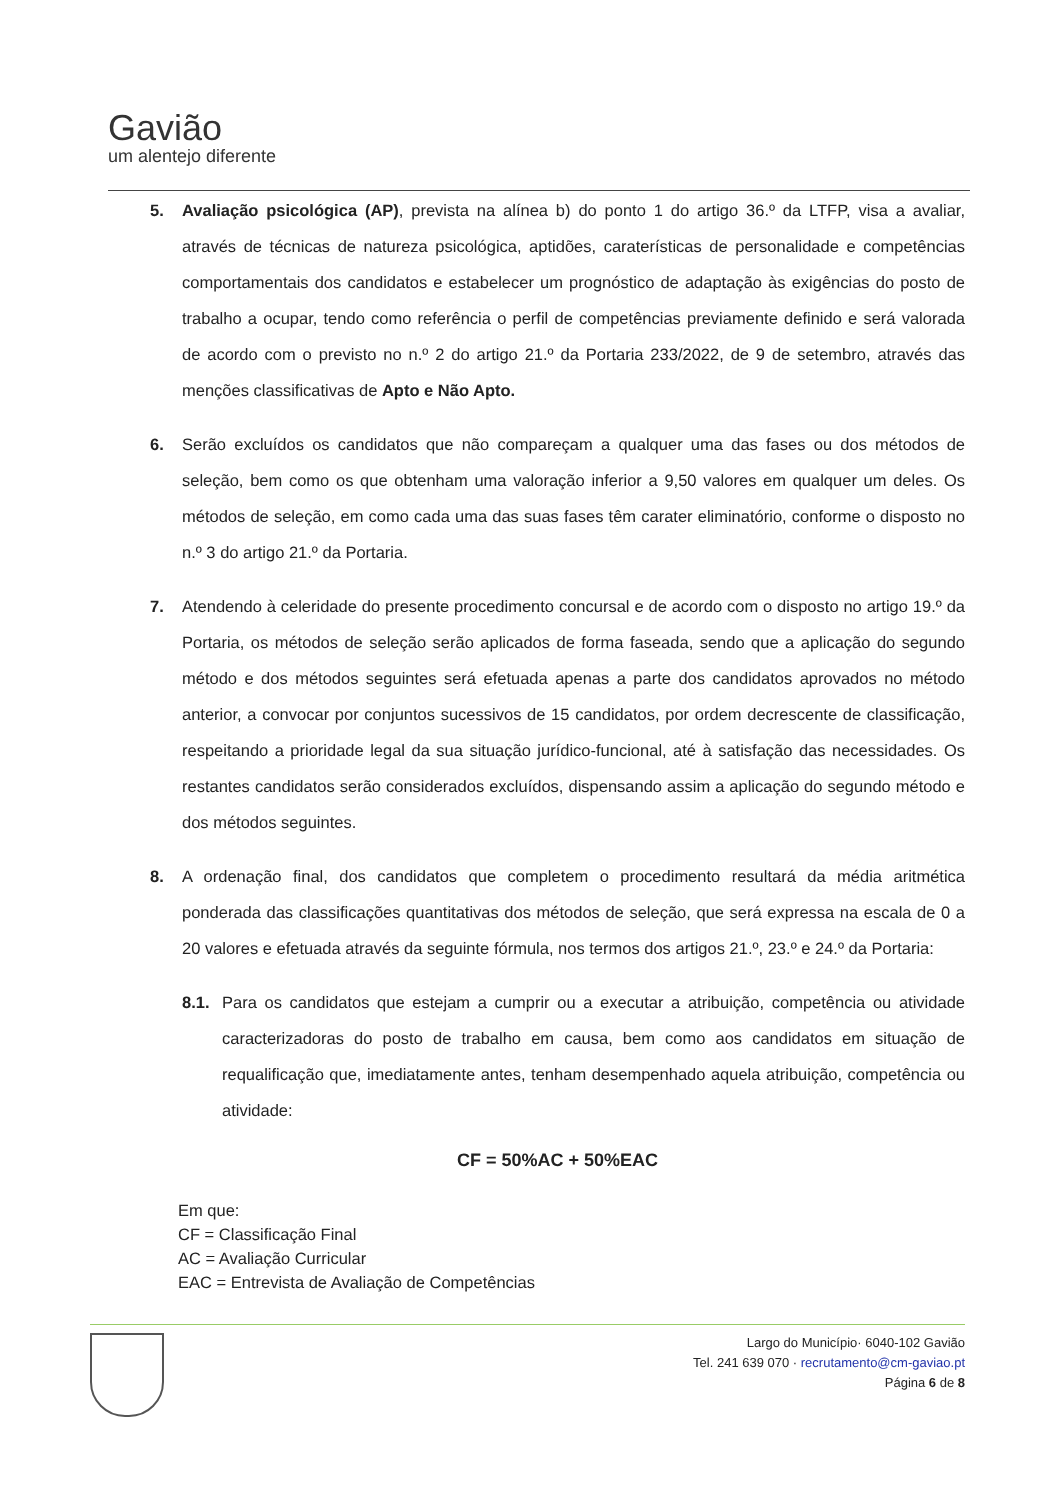Gavião
um alentejo diferente
5. Avaliação psicológica (AP), prevista na alínea b) do ponto 1 do artigo 36.º da LTFP, visa a avaliar, através de técnicas de natureza psicológica, aptidões, caraterísticas de personalidade e competências comportamentais dos candidatos e estabelecer um prognóstico de adaptação às exigências do posto de trabalho a ocupar, tendo como referência o perfil de competências previamente definido e será valorada de acordo com o previsto no n.º 2 do artigo 21.º da Portaria 233/2022, de 9 de setembro, através das menções classificativas de Apto e Não Apto.
6. Serão excluídos os candidatos que não compareçam a qualquer uma das fases ou dos métodos de seleção, bem como os que obtenham uma valoração inferior a 9,50 valores em qualquer um deles. Os métodos de seleção, em como cada uma das suas fases têm carater eliminatório, conforme o disposto no n.º 3 do artigo 21.º da Portaria.
7. Atendendo à celeridade do presente procedimento concursal e de acordo com o disposto no artigo 19.º da Portaria, os métodos de seleção serão aplicados de forma faseada, sendo que a aplicação do segundo método e dos métodos seguintes será efetuada apenas a parte dos candidatos aprovados no método anterior, a convocar por conjuntos sucessivos de 15 candidatos, por ordem decrescente de classificação, respeitando a prioridade legal da sua situação jurídico-funcional, até à satisfação das necessidades. Os restantes candidatos serão considerados excluídos, dispensando assim a aplicação do segundo método e dos métodos seguintes.
8. A ordenação final, dos candidatos que completem o procedimento resultará da média aritmética ponderada das classificações quantitativas dos métodos de seleção, que será expressa na escala de 0 a 20 valores e efetuada através da seguinte fórmula, nos termos dos artigos 21.º, 23.º e 24.º da Portaria:
8.1. Para os candidatos que estejam a cumprir ou a executar a atribuição, competência ou atividade caracterizadoras do posto de trabalho em causa, bem como aos candidatos em situação de requalificação que, imediatamente antes, tenham desempenhado aquela atribuição, competência ou atividade:
CF = 50%AC + 50%EAC
Em que:
CF = Classificação Final
AC = Avaliação Curricular
EAC = Entrevista de Avaliação de Competências
Largo do Município· 6040-102 Gavião
Tel. 241 639 070 · recrutamento@cm-gaviao.pt
Página 6 de 8